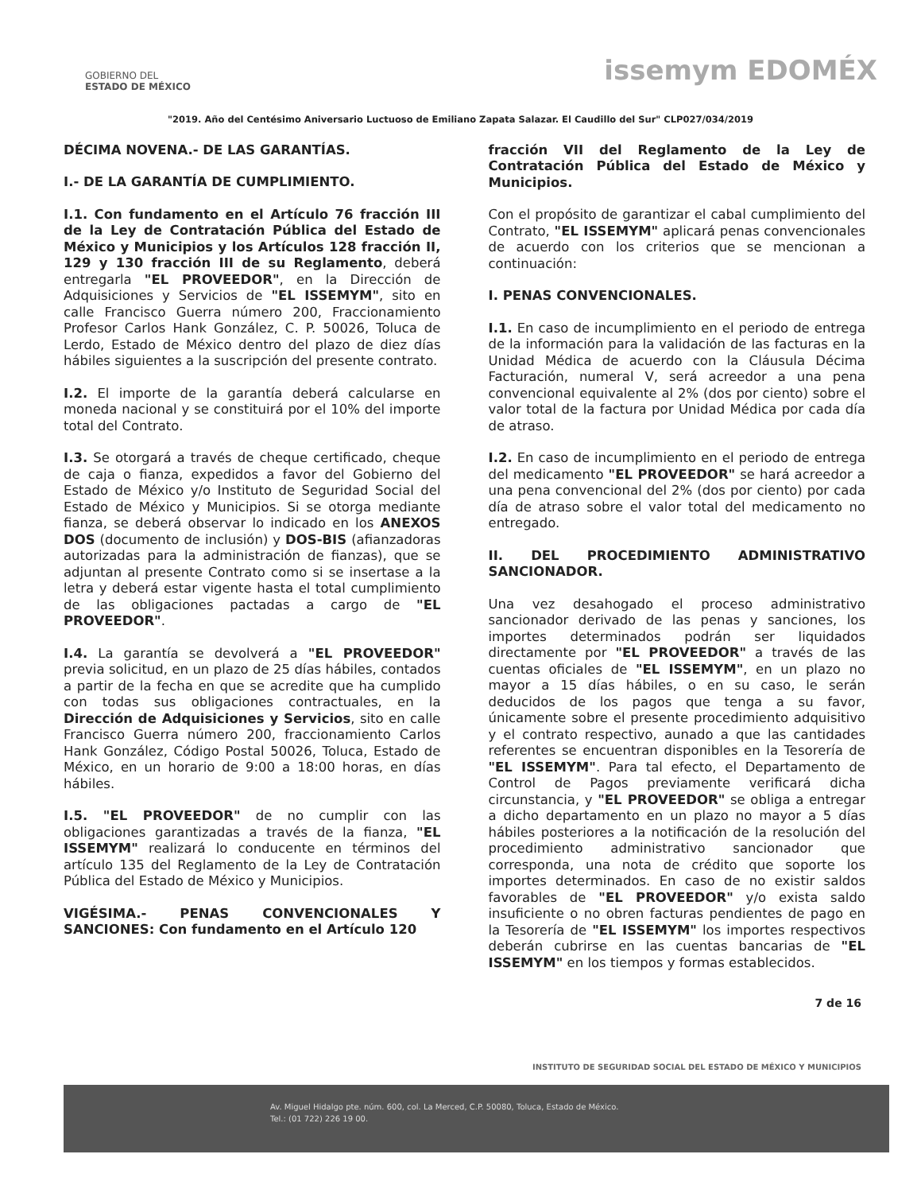GOBIERNO DEL
ESTADO DE MÉXICO
issemym EDOMÉX
"2019. Año del Centésimo Aniversario Luctuoso de Emiliano Zapata Salazar. El Caudillo del Sur" CLP027/034/2019
DÉCIMA NOVENA.- DE LAS GARANTÍAS.
I.- DE LA GARANTÍA DE CUMPLIMIENTO.
I.1. Con fundamento en el Artículo 76 fracción III de la Ley de Contratación Pública del Estado de México y Municipios y los Artículos 128 fracción II, 129 y 130 fracción III de su Reglamento, deberá entregarla "EL PROVEEDOR", en la Dirección de Adquisiciones y Servicios de "EL ISSEMYM", sito en calle Francisco Guerra número 200, Fraccionamiento Profesor Carlos Hank González, C. P. 50026, Toluca de Lerdo, Estado de México dentro del plazo de diez días hábiles siguientes a la suscripción del presente contrato.
I.2. El importe de la garantía deberá calcularse en moneda nacional y se constituirá por el 10% del importe total del Contrato.
I.3. Se otorgará a través de cheque certificado, cheque de caja o fianza, expedidos a favor del Gobierno del Estado de México y/o Instituto de Seguridad Social del Estado de México y Municipios. Si se otorga mediante fianza, se deberá observar lo indicado en los ANEXOS DOS (documento de inclusión) y DOS-BIS (afianzadoras autorizadas para la administración de fianzas), que se adjuntan al presente Contrato como si se insertase a la letra y deberá estar vigente hasta el total cumplimiento de las obligaciones pactadas a cargo de "EL PROVEEDOR".
I.4. La garantía se devolverá a "EL PROVEEDOR" previa solicitud, en un plazo de 25 días hábiles, contados a partir de la fecha en que se acredite que ha cumplido con todas sus obligaciones contractuales, en la Dirección de Adquisiciones y Servicios, sito en calle Francisco Guerra número 200, fraccionamiento Carlos Hank González, Código Postal 50026, Toluca, Estado de México, en un horario de 9:00 a 18:00 horas, en días hábiles.
I.5. "EL PROVEEDOR" de no cumplir con las obligaciones garantizadas a través de la fianza, "EL ISSEMYM" realizará lo conducente en términos del artículo 135 del Reglamento de la Ley de Contratación Pública del Estado de México y Municipios.
VIGÉSIMA.- PENAS CONVENCIONALES Y SANCIONES: Con fundamento en el Artículo 120
fracción VII del Reglamento de la Ley de Contratación Pública del Estado de México y Municipios.
Con el propósito de garantizar el cabal cumplimiento del Contrato, "EL ISSEMYM" aplicará penas convencionales de acuerdo con los criterios que se mencionan a continuación:
I. PENAS CONVENCIONALES.
I.1. En caso de incumplimiento en el periodo de entrega de la información para la validación de las facturas en la Unidad Médica de acuerdo con la Cláusula Décima Facturación, numeral V, será acreedor a una pena convencional equivalente al 2% (dos por ciento) sobre el valor total de la factura por Unidad Médica por cada día de atraso.
I.2. En caso de incumplimiento en el periodo de entrega del medicamento "EL PROVEEDOR" se hará acreedor a una pena convencional del 2% (dos por ciento) por cada día de atraso sobre el valor total del medicamento no entregado.
II. DEL PROCEDIMIENTO ADMINISTRATIVO SANCIONADOR.
Una vez desahogado el proceso administrativo sancionador derivado de las penas y sanciones, los importes determinados podrán ser liquidados directamente por "EL PROVEEDOR" a través de las cuentas oficiales de "EL ISSEMYM", en un plazo no mayor a 15 días hábiles, o en su caso, le serán deducidos de los pagos que tenga a su favor, únicamente sobre el presente procedimiento adquisitivo y el contrato respectivo, aunado a que las cantidades referentes se encuentran disponibles en la Tesorería de "EL ISSEMYM". Para tal efecto, el Departamento de Control de Pagos previamente verificará dicha circunstancia, y "EL PROVEEDOR" se obliga a entregar a dicho departamento en un plazo no mayor a 5 días hábiles posteriores a la notificación de la resolución del procedimiento administrativo sancionador que corresponda, una nota de crédito que soporte los importes determinados. En caso de no existir saldos favorables de "EL PROVEEDOR" y/o exista saldo insuficiente o no obren facturas pendientes de pago en la Tesorería de "EL ISSEMYM" los importes respectivos deberán cubrirse en las cuentas bancarias de "EL ISSEMYM" en los tiempos y formas establecidos.
7 de 16
INSTITUTO DE SEGURIDAD SOCIAL DEL ESTADO DE MÉXICO Y MUNICIPIOS
Av. Miguel Hidalgo pte. núm. 600, col. La Merced, C.P. 50080, Toluca, Estado de México.
Tel.: (01 722) 226 19 00.